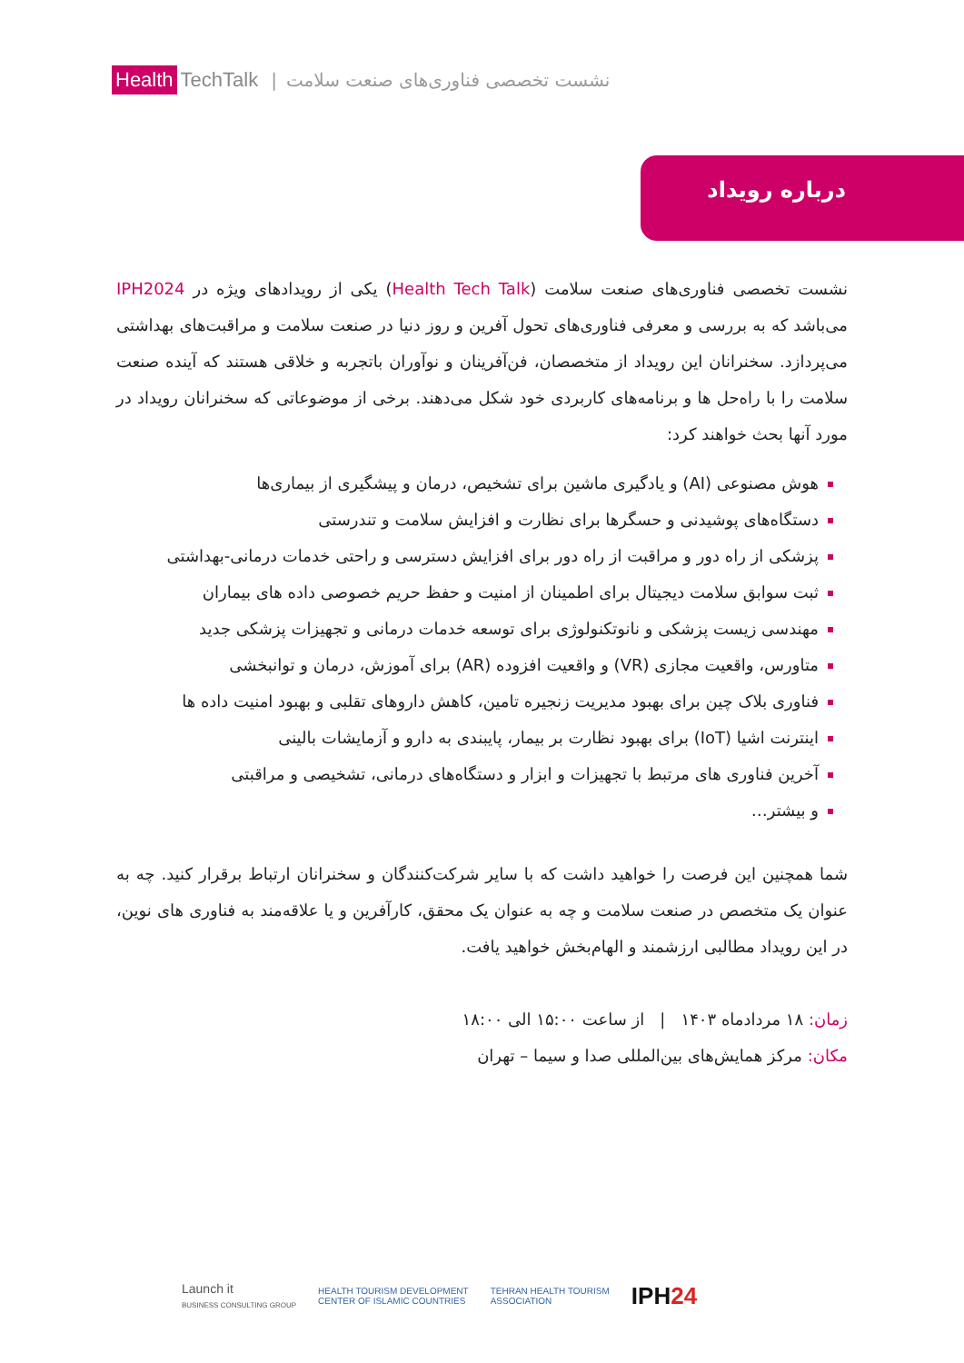Health TechTalk
| نشست تخصصی فناوری‌های صنعت سلامت
درباره رویداد
نشست تخصصی فناوری‌های صنعت سلامت (Health Tech Talk) یکی از رویدادهای ویژه در IPH2024 می‌باشد که به بررسی و معرفی فناوری‌های تحول آفرین و روز دنیا در صنعت سلامت و مراقبت‌های بهداشتی می‌پردازد. سخنرانان این رویداد از متخصصان، فن‌آفرینان و نوآوران باتجربه و خلاقی هستند که آینده صنعت سلامت را با راه‌حل ها و برنامه‌های کاربردی خود شکل می‌دهند. برخی از موضوعاتی که سخنرانان رویداد در مورد آنها بحث خواهند کرد:
هوش مصنوعی (AI) و یادگیری ماشین برای تشخیص، درمان و پیشگیری از بیماری‌ها
دستگاه‌های پوشیدنی و حسگرها برای نظارت و افزایش سلامت و تندرستی
پزشکی از راه دور و مراقبت از راه دور برای افزایش دسترسی و راحتی خدمات درمانی-بهداشتی
ثبت سوابق سلامت دیجیتال برای اطمینان از امنیت و حفظ حریم خصوصی داده های بیماران
مهندسی زیست پزشکی و نانوتکنولوژی برای توسعه خدمات درمانی و تجهیزات پزشکی جدید
متاورس، واقعیت مجازی (VR) و واقعیت افزوده (AR) برای آموزش، درمان و توانبخشی
فناوری بلاک چین برای بهبود مدیریت زنجیره تامین، کاهش داروهای تقلبی و بهبود امنیت داده ها
اینترنت اشیا (IoT) برای بهبود نظارت بر بیمار، پایبندی به دارو و آزمایشات بالینی
آخرین فناوری های مرتبط با تجهیزات و ابزار و دستگاه‌های درمانی، تشخیصی و مراقبتی
و بیشتر…
شما همچنین این فرصت را خواهید داشت که با سایر شرکت‌کنندگان و سخنرانان ارتباط برقرار کنید. چه به عنوان یک متخصص در صنعت سلامت و چه به عنوان یک محقق، کارآفرین و یا علاقه‌مند به فناوری های نوین، در این رویداد مطالبی ارزشمند و الهام‌بخش خواهید یافت.
زمان: ۱۸ مردادماه ۱۴۰۳ | از ساعت ۱۵:۰۰ الی ۱۸:۰۰
مکان: مرکز همایش‌های بین‌المللی صدا و سیما – تهران
Launch it
BUSINESS CONSULTING GROUP HEALTH TOURISM DEVELOPMENT
CENTER OF ISLAMIC COUNTRIES TEHRAN HEALTH TOURISM
ASSOCIATION IPH24